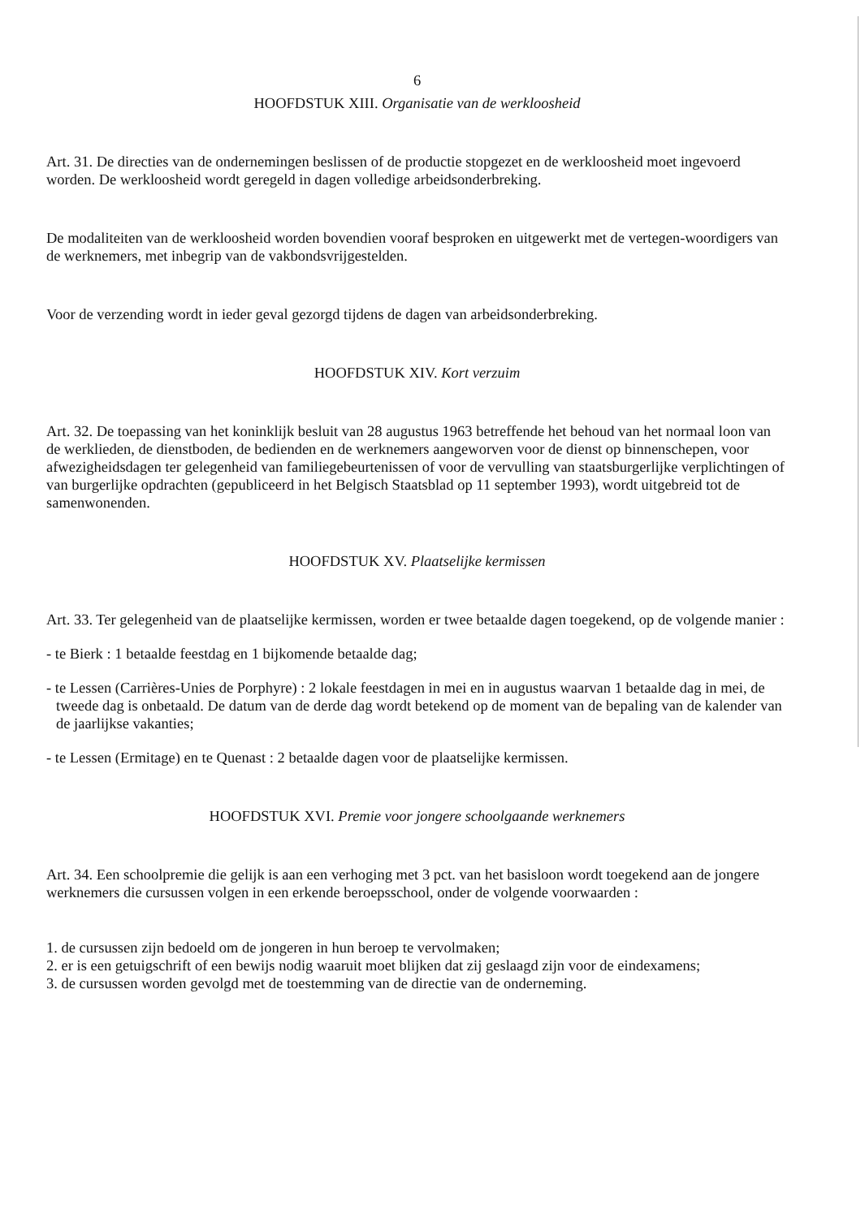6
HOOFDSTUK XIII. Organisatie van de werkloosheid
Art. 31. De directies van de ondernemingen beslissen of de productie stopgezet en de werkloosheid moet ingevoerd worden. De werkloosheid wordt geregeld in dagen volledige arbeidsonderbreking.
De modaliteiten van de werkloosheid worden bovendien vooraf besproken en uitgewerkt met de vertegen-woordigers van de werknemers, met inbegrip van de vakbondsvrijgestelden.
Voor de verzending wordt in ieder geval gezorgd tijdens de dagen van arbeidsonderbreking.
HOOFDSTUK XIV. Kort verzuim
Art. 32. De toepassing van het koninklijk besluit van 28 augustus 1963 betreffende het behoud van het normaal loon van de werklieden, de dienstboden, de bedienden en de werknemers aangeworven voor de dienst op binnenschepen, voor afwezigheidsdagen ter gelegenheid van familiegebeurtenissen of voor de vervulling van staatsburgerlijke verplichtingen of van burgerlijke opdrachten (gepubliceerd in het Belgisch Staatsblad op 11 september 1993), wordt uitgebreid tot de samenwonenden.
HOOFDSTUK XV. Plaatselijke kermissen
Art. 33. Ter gelegenheid van de plaatselijke kermissen, worden er twee betaalde dagen toegekend, op de volgende manier :
- te Bierk : 1 betaalde feestdag en 1 bijkomende betaalde dag;
- te Lessen (Carrières-Unies de Porphyre) : 2 lokale feestdagen in mei en in augustus waarvan 1 betaalde dag in mei, de tweede dag is onbetaald. De datum van de derde dag wordt betekend op de moment van de bepaling van de kalender van de jaarlijkse vakanties;
- te Lessen (Ermitage) en te Quenast : 2 betaalde dagen voor de plaatselijke kermissen.
HOOFDSTUK XVI. Premie voor jongere schoolgaande werknemers
Art. 34. Een schoolpremie die gelijk is aan een verhoging met 3 pct. van het basisloon wordt toegekend aan de jongere werknemers die cursussen volgen in een erkende beroepsschool, onder de volgende voorwaarden :
1. de cursussen zijn bedoeld om de jongeren in hun beroep te vervolmaken;
2. er is een getuigschrift of een bewijs nodig waaruit moet blijken dat zij geslaagd zijn voor de eindexamens;
3. de cursussen worden gevolgd met de toestemming van de directie van de onderneming.